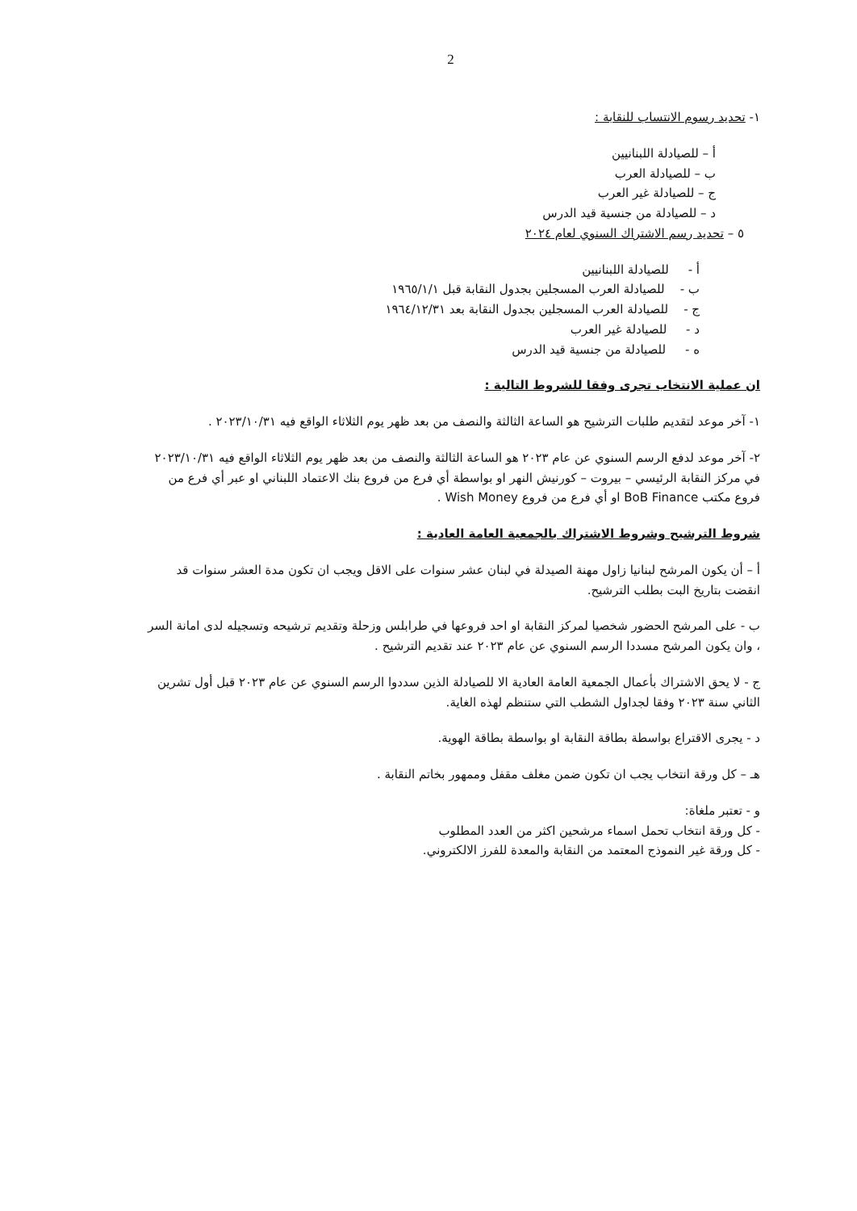2
١- تحديد رسوم الانتساب للنقابة :
أ – للصيادلة اللبنانيين
ب – للصيادلة العرب
ج – للصيادلة غير العرب
د – للصيادلة من جنسية قيد الدرس
٥ – تحديد رسم الاشتراك السنوي لعام ٢٠٢٤
أ - للصيادلة اللبنانيين
ب - للصيادلة العرب المسجلين بجدول النقابة قبل ١٩٦٥/١/١
ج - للصيادلة العرب المسجلين بجدول النقابة بعد ١٩٦٤/١٢/٣١
د - للصيادلة غير العرب
ه - للصيادلة من جنسية قيد الدرس
ان عملية الانتخاب تجرى وفقا للشروط التالية :
١- آخر موعد لتقديم طلبات الترشيح هو الساعة الثالثة والنصف من بعد ظهر يوم الثلاثاء الواقع فيه ٢٠٢٣/١٠/٣١ .
٢- آخر موعد لدفع الرسم السنوي عن عام ٢٠٢٣ هو الساعة الثالثة والنصف من بعد ظهر يوم الثلاثاء الواقع فيه ٢٠٢٣/١٠/٣١ في مركز النقابة الرئيسي – بيروت – كورنيش النهر او بواسطة أي فرع من فروع بنك الاعتماد اللبناني او عبر أي فرع من فروع مكتب BoB Finance او أي فرع من فروع Wish Money .
شروط الترشيح وشروط الاشتراك بالجمعية العامة العادية :
أ – أن يكون المرشح لبنانيا زاول مهنة الصيدلة في لبنان عشر سنوات على الاقل ويجب ان تكون مدة العشر سنوات قد انقضت بتاريخ البت بطلب الترشيح.
ب - على المرشح الحضور شخصيا لمركز النقابة او احد فروعها في طرابلس وزحلة وتقديم ترشيحه وتسجيله لدى امانة السر ، وان يكون المرشح مسددا الرسم السنوي عن عام ٢٠٢٣ عند تقديم الترشيح .
ج - لا يحق الاشتراك بأعمال الجمعية العامة العادية الا للصيادلة الذين سددوا الرسم السنوي عن عام ٢٠٢٣ قبل أول تشرين الثاني سنة ٢٠٢٣ وفقا لجداول الشطب التي ستنظم لهذه الغاية.
د - يجرى الاقتراع بواسطة بطاقة النقابة او بواسطة بطاقة الهوية.
هـ – كل ورقة انتخاب يجب ان تكون ضمن مغلف مقفل وممهور بخاتم النقابة .
و - تعتبر ملغاة:
- كل ورقة انتخاب تحمل اسماء مرشحين اكثر من العدد المطلوب
- كل ورقة غير النموذج المعتمد من النقابة والمعدة للفرز الالكتروني.